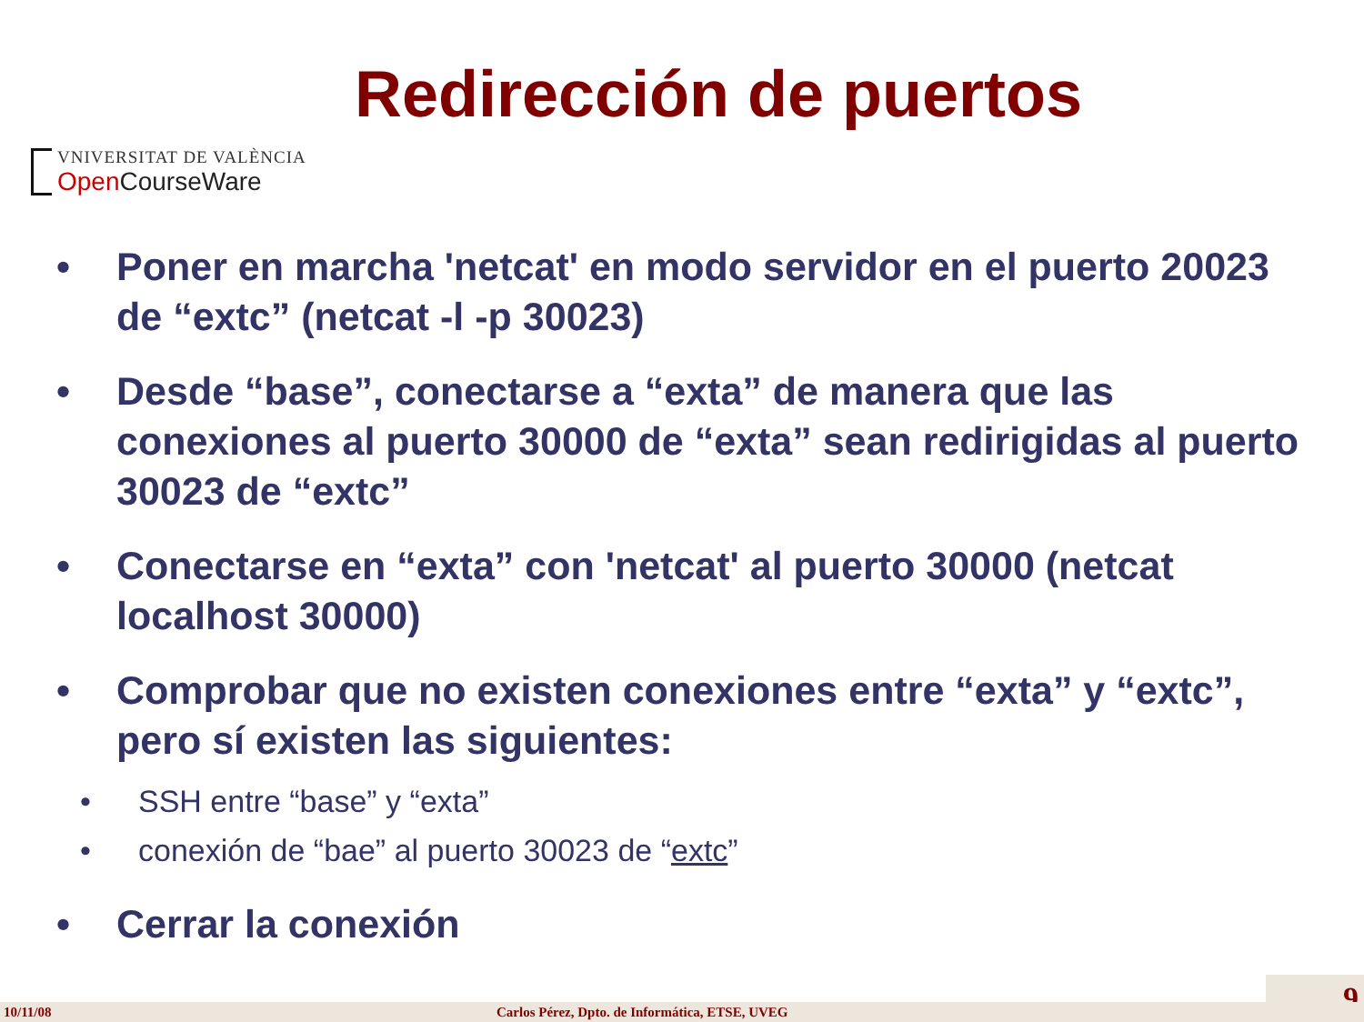Redirección de puertos
VNIVERSITAT DE VALÈNCIA
Open CourseWare
• Poner en marcha 'netcat' en modo servidor en el puerto 20023 de “extc” (netcat -l -p 30023)
• Desde “base”, conectarse a “exta” de manera que las conexiones al puerto 30000 de “exta” sean redirigidas al puerto 30023 de “extc”
• Conectarse en “exta” con 'netcat' al puerto 30000 (netcat localhost 30000)
• Comprobar que no existen conexiones entre “exta” y “extc”, pero sí existen las siguientes:
• SSH entre “base” y “exta”
• conexión de “bae” al puerto 30023 de “extc”
• Cerrar la conexión
9 10/11/08 Carlos Pérez, Dpto. de Informática, ETSE, UVEG